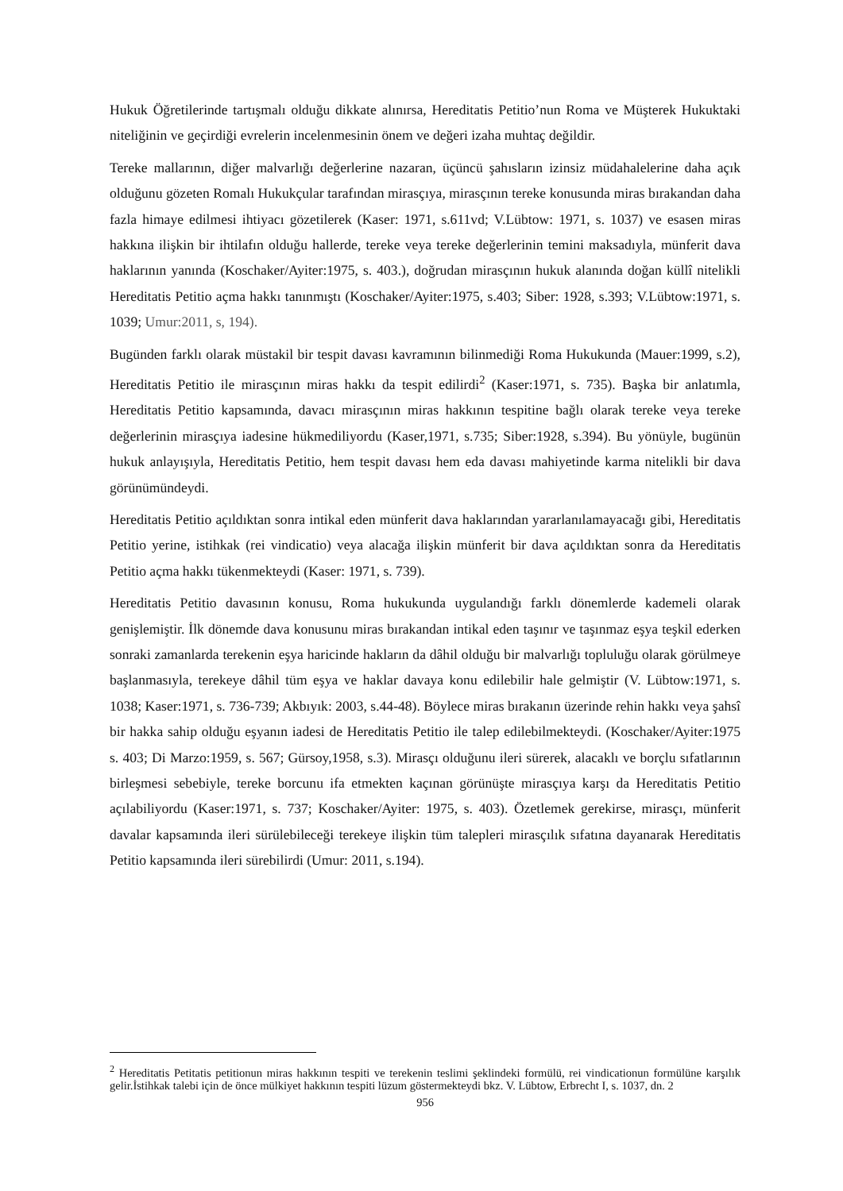Hukuk Öğretilerinde tartışmalı olduğu dikkate alınırsa, Hereditatis Petitio’nun Roma ve Müşterek Hukuktaki niteliğinin ve geçirdiği evrelerin incelenmesinin önem ve değeri izaha muhtaç değildir.
Tereke mallarının, diğer malvarlığı değerlerine nazaran, üçüncü şahısların izinsiz müdahalelerine daha açık olduğunu gözeten Romalı Hukukçular tarafından mirasçıya, mirasçının tereke konusunda miras bırakandan daha fazla himaye edilmesi ihtiyacı gözetilerek (Kaser: 1971, s.611vd; V.Lübtow: 1971, s. 1037) ve esasen miras hakkına ilişkin bir ihtilafın olduğu hallerde, tereke veya tereke değerlerinin temini maksadıyla, münferit dava haklarının yanında (Koschaker/Ayiter:1975, s. 403.), doğrudan mirasçının hukuk alanında doğan küllî nitelikli Hereditatis Petitio açma hakkı tanınmıştı (Koschaker/Ayiter:1975, s.403; Siber: 1928, s.393; V.Lübtow:1971, s. 1039; Umur:2011, s, 194).
Bugünden farklı olarak müstakil bir tespit davası kavramının bilinmediği Roma Hukukunda (Mauer:1999, s.2), Hereditatis Petitio ile mirasçının miras hakkı da tespit edilirdi<sup>2</sup> (Kaser:1971, s. 735). Başka bir anlatımla, Hereditatis Petitio kapsamında, davacı mirasçının miras hakkının tespitine bağlı olarak tereke veya tereke değerlerinin mirasçıya iadesine hükmediliyordu (Kaser,1971, s.735; Siber:1928, s.394). Bu yönüyle, bugünün hukuk anlayışıyla, Hereditatis Petitio, hem tespit davası hem eda davası mahiyetinde karma nitelikli bir dava görünümündeydi.
Hereditatis Petitio açıldıktan sonra intikal eden münferit dava haklarından yararlanılamayacağı gibi, Hereditatis Petitio yerine, istihkak (rei vindicatio) veya alacağa ilişkin münferit bir dava açıldıktan sonra da Hereditatis Petitio açma hakkı tükenmekteydi (Kaser: 1971, s. 739).
Hereditatis Petitio davasının konusu, Roma hukukunda uygulandığı farklı dönemlerde kademeli olarak genişlemiştir. İlk dönemde dava konusunu miras bırakandan intikal eden taşınır ve taşınmaz eşya teşkil ederken sonraki zamanlarda terekenin eşya haricinde hakların da dâhil olduğu bir malvarlığı topluluğu olarak görülmeye başlanmasıyla, terekeye dâhil tüm eşya ve haklar davaya konu edilebilir hale gelmiştir (V. Lübtow:1971, s. 1038; Kaser:1971, s. 736-739; Akbıyık: 2003, s.44-48). Böylece miras bırakanın üzerinde rehin hakkı veya şahsî bir hakka sahip olduğu eşyanın iadesi de Hereditatis Petitio ile talep edilebilmekteydi. (Koschaker/Ayiter:1975 s. 403; Di Marzo:1959, s. 567; Gürsoy,1958, s.3). Mirasçı olduğunu ileri sürerek, alacaklı ve borçlu sıfatlarının birleşmesi sebebiyle, tereke borcunu ifa etmekten kaçınan görünüşte mirasçıya karşı da Hereditatis Petitio açılabiliyordu (Kaser:1971, s. 737; Koschaker/Ayiter: 1975, s. 403). Özetlemek gerekirse, mirasçı, münferit davalar kapsamında ileri sürülebileceği terekeye ilişkin tüm talepleri mirasçılık sıfatına dayanarak Hereditatis Petitio kapsamında ileri sürebilirdi (Umur: 2011, s.194).
<sup>2</sup> Hereditatis Petitatis petitionun miras hakkının tespiti ve terekenin teslimi şeklindeki formülü, rei vindicationun formülüne karşılık gelir.İstihkak talebi için de önce mülkiyet hakkının tespiti lüzum göstermekteydi bkz. V. Lübtow, Erbrecht I, s. 1037, dn. 2
956